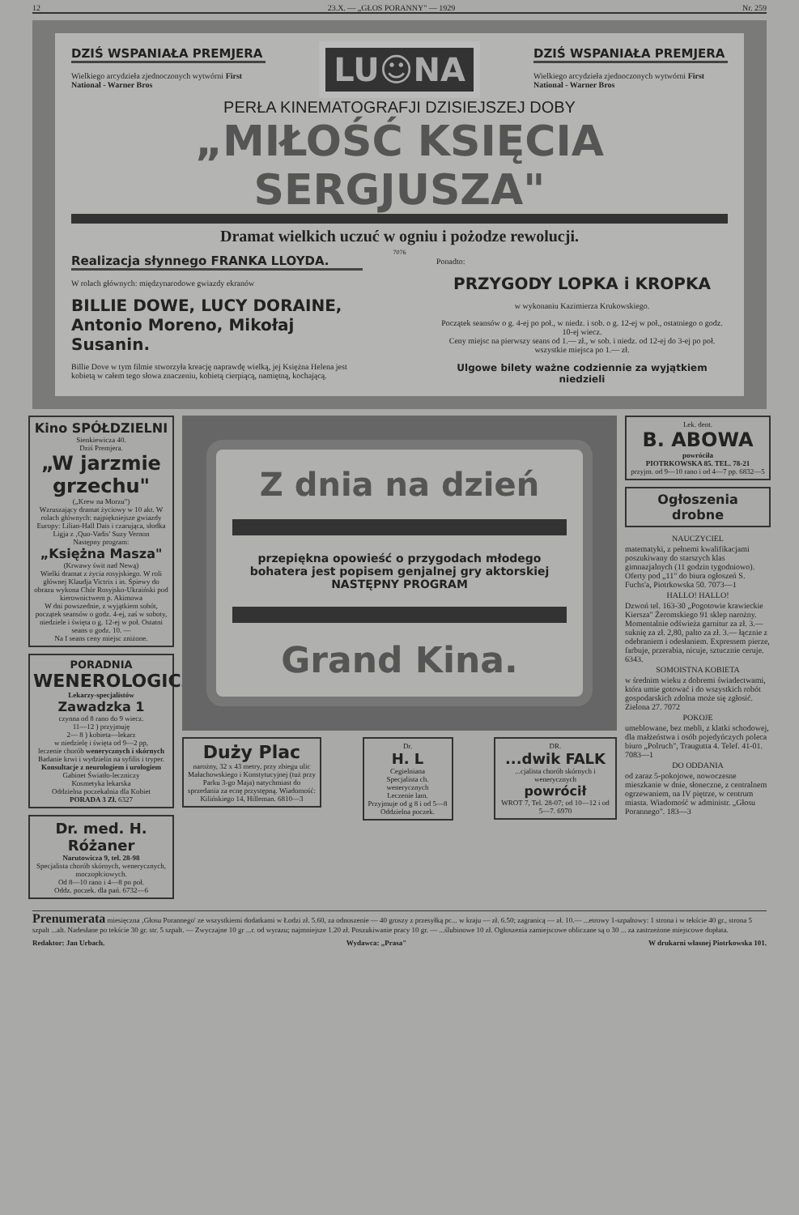12 23.X. — „GŁOS PORANNY" — 1929 Nr. 259
DZIŚ WSPANIAŁA PREMJERA
Wielkiego arcydzieła zjednoczonych wytwórni First National - Warner Bros
LU☺NA
DZIŚ WSPANIAŁA PREMJERA
Wielkiego arcydzieła zjednoczonych wytwórni First National - Warner Bros
PERŁA KINEMATOGRAFJI DZISIEJSZEJ DOBY
„MIŁOŚĆ KSIĘCIA SERGJUSZA"
Dramat wielkich uczuć w ogniu i pożodze rewolucji.
Realizacja słynnego FRANKA LLOYDA.
W rolach głównych: międzynarodowe gwiazdy ekranów
BILLIE DOWE, LUCY DORAINE,
Antonio Moreno, Mikołaj Susanin.
Billie Dove w tym filmie stworzyła kreację naprawdę wielką, jej Księżna Helena jest kobietą w całem tego słowa znaczeniu, kobietą cierpiącą, namiętną, kochającą.
7076
Ponadto:
PRZYGODY LOPKA i KROPKA
w wykonaniu Kazimierza Krukowskiego.
Początek seansów o g. 4-ej po poł., w niedz. i sob. o g. 12-ej w poł., ostatniego o godz. 10-ej wiecz.
Ceny miejsc na pierwszy seans od 1.— zł., w sob. i niedz. od 12-ej do 3-ej po poł. wszystkie miejsca po 1.— zł.
Ulgowe bilety ważne codziennie za wyjątkiem niedzieli
Kino SPÓŁDZIELNI
Sienkiewicza 40.
Dziś Premjera.
„W jarzmie grzechu"
(„Krew na Morzu")
Wzruszający dramat życiowy w 10 akt. W rolach głównych: najpiękniejsze gwiazdy Europy: Lilian-Hall Dais i czarująca, słodka Ligja z ‚Quo-Vadis' Suzy Vernon
Następny program:
„Księżna Masza"
(Krwawy świt nad Newą)
Wielki dramat z życia rosyjskiego. W roli głównej Klaudja Victrix i in. Śpiewy do obrazu wykona Chór Rosyjsko-Ukraiński pod kierownictwem p. Akimowa
W dni powszednie, z wyjątkiem sobót, początek seansów o godz. 4-ej, zaś w soboty, niedziele i święta o g. 12-ej w poł. Ostatni seans o godz. 10. —
Na I seans ceny miejsc zniżone.
PORADNIA
WENEROLOGICZNA
Lekarzy-specjalistów
Zawadzka 1
czynna od 8 rano do 9 wiecz.
11—12 ) przyjmuję
2— 8 ) kobieta—lekarz
w niedzielę i święta od 9—2 pp,
leczenie chorób wenerycznych i skórnych
Badanie krwi i wydzielin na syfilis i tryper.
Konsultacje z neurologiem i urologiem
Gabinet Światło-leczniczy
Kosmetyka lekarska
Oddzielna poczekalnia dla Kobiet
PORADA 3 Zł. 6327
Dr. med. H. Różaner
Narutowicza 9, tel. 28-98
Specjalista chorób skórnych, wenerycznych, moczopłciowych.
Od 8—10 rano i 4—8 po poł.
Oddz. poczek. dla pań. 6732—6
Z dnia na dzień
przepiękna opowieść o przygodach młodego bohatera jest popisem genjalnej gry aktorskiej
NASTĘPNY PROGRAM
Grand Kina.
Duży Plac
narożny, 32 x 43 metry, przy zbiegu ulic Małachowskiego i Konstytucyjnej (tuż przy Parku 3-go Maja) natychmiast do sprzedania za ecnę przystępną. Wiadomość: Kilińskiego 14, Hilleman. 6810—3
Dr.
H. L
Cegielniana
Specjalista ch. wenerycznych
Leczenie lam.
Przyjmuje od g 8 i od 5—8
Oddzielna poczek.
DR.
...dwik FALK
...cjalista chorób skórnych i wenerycznych
powrócił
WROT 7, Tel. 28-07; od 10—12 i od 5—7. 6970
Lek. dent.
B. ABOWA
powróciła
PIOTRKOWSKA 85. TEL. 78-21
przyjm. od 9—10 rano i od 4—7 pp. 6832—5
Ogłoszenia drobne
NAUCZYCIEL
matematyki, z pełnemi kwalifikacjami poszukiwany do starszych klas gimnazjalnych (11 godzin tygodniowo). Oferty pod „11" do biura ogłoszeń S. Fuchs'a, Piotrkowska 50. 7073—1
HALLO! HALLO!
Dzwoń tel. 163-30 „Pogotowie krawieckie Kiersza" Żeromskiego 91 sklep narożny. Momentalnie odświeża garnitur za zł. 3.— suknię za zł. 2,80, palto za zł. 3.— łącznie z odebraniem i odesłaniem. Expressem pierze, farbuje, przerabia, nicuje, sztucznie ceruje. 6343.
SOMOISTNA KOBIETA
w średnim wieku z dobremi świadectwami, która umie gotować i do wszystkich robót gospodarskich zdolna może się zgłosić. Zielona 27. 7072
POKOJE
umeblowane, bez mebli, z klatki schodowej, dla małżeństwa i osób pojedyńczych poleca biuro „Polruch", Traugutta 4. Telef. 41-01. 7083—1
DO ODDANIA
od zaraz 5-pokojowe, nowoczesne mieszkanie w dnie, słoneczne, z centralnem ogrzewaniem, na IV piętrze, w centrum miasta. Wiadomość w administr. „Głosu Porannego". 183—3
Prenumerata miesięczna ‚Głosu Porannego' ze wszystkiemi dodatkami w Łodzi zł. 5.60, za odnoszenie — 40 groszy z przesyłką pc... w kraju — zł. 6.50; zagranicą — zł. 10.— ...etrowy 1-szpaltowy: 1 strona i w tekście 40 gr., strona 5 szpalt ...alt. Nadesłane po tekście 30 gr. str. 5 szpalt. — Zwyczajne 10 gr ...r. od wyrazu; najmniejsze 1.20 zł. Poszukiwanie pracy 10 gr. — ...ślubinowe 10 zł. Ogłoszenia zamiejscowe obliczane są o 30 ... za zastrzeżone miejscowe dopłata.
Redaktor: Jan Urbach. Wydawca: „Prasa" W drukarni własnej Piotrkowska 101.